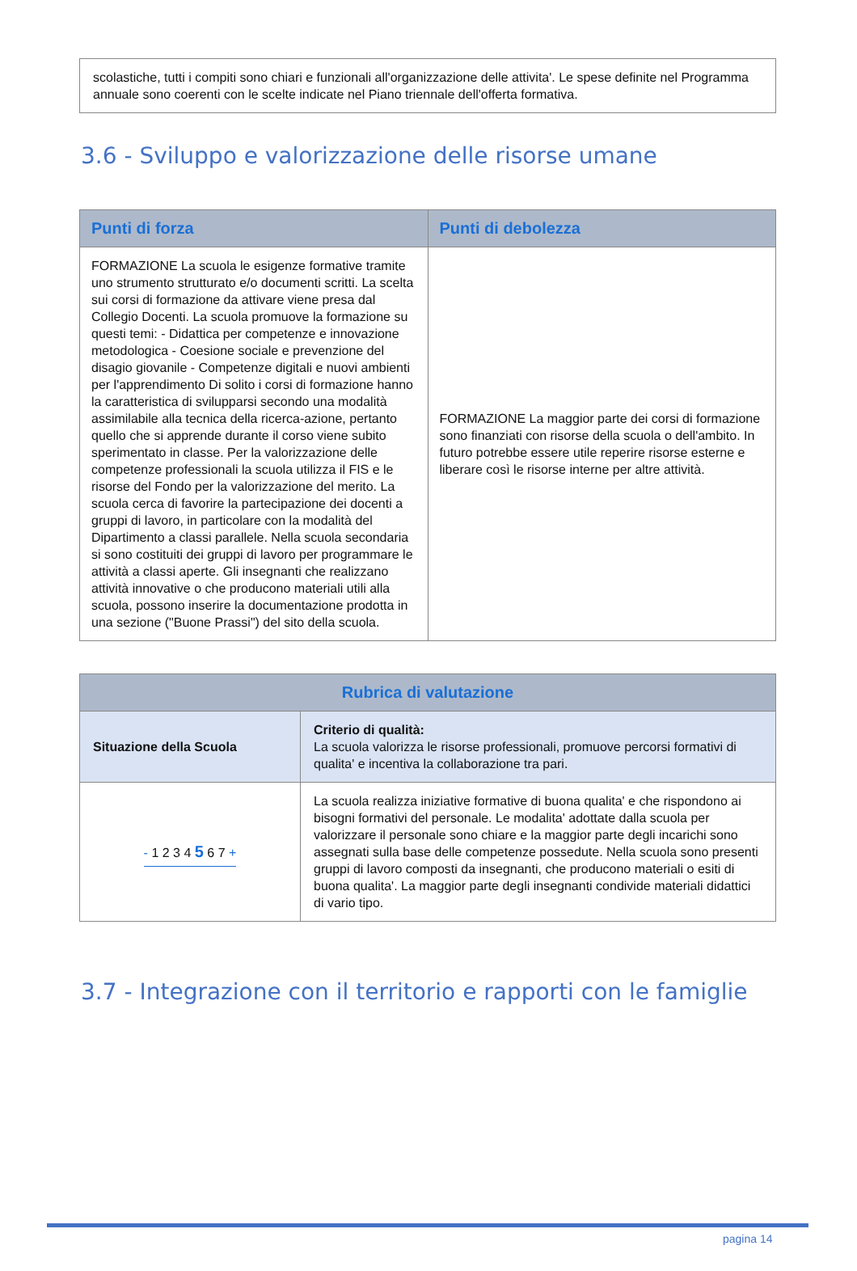scolastiche, tutti i compiti sono chiari e funzionali all'organizzazione delle attivita'. Le spese definite nel Programma annuale sono coerenti con le scelte indicate nel Piano triennale dell'offerta formativa.
3.6 - Sviluppo e valorizzazione delle risorse umane
| Punti di forza | Punti di debolezza |
| --- | --- |
| FORMAZIONE La scuola le esigenze formative tramite uno strumento strutturato e/o documenti scritti. La scelta sui corsi di formazione da attivare viene presa dal Collegio Docenti. La scuola promuove la formazione su questi temi: - Didattica per competenze e innovazione metodologica - Coesione sociale e prevenzione del disagio giovanile - Competenze digitali e nuovi ambienti per l'apprendimento Di solito i corsi di formazione hanno la caratteristica di svilupparsi secondo una modalità assimilabile alla tecnica della ricerca-azione, pertanto quello che si apprende durante il corso viene subito sperimentato in classe. Per la valorizzazione delle competenze professionali la scuola utilizza il FIS e le risorse del Fondo per la valorizzazione del merito. La scuola cerca di favorire la partecipazione dei docenti a gruppi di lavoro, in particolare con la modalità del Dipartimento a classi parallele. Nella scuola secondaria si sono costituiti dei gruppi di lavoro per programmare le attività a classi aperte. Gli insegnanti che realizzano attività innovative o che producono materiali utili alla scuola, possono inserire la documentazione prodotta in una sezione ("Buone Prassi") del sito della scuola. | FORMAZIONE La maggior parte dei corsi di formazione sono finanziati con risorse della scuola o dell'ambito. In futuro potrebbe essere utile reperire risorse esterne e liberare così le risorse interne per altre attività. |
| Rubrica di valutazione | |
| --- | --- |
| Situazione della Scuola | Criterio di qualità: La scuola valorizza le risorse professionali, promuove percorsi formativi di qualita' e incentiva la collaborazione tra pari. |
| - 1 2 3 4 5 6 7 + | La scuola realizza iniziative formative di buona qualita' e che rispondono ai bisogni formativi del personale. Le modalita' adottate dalla scuola per valorizzare il personale sono chiare e la maggior parte degli incarichi sono assegnati sulla base delle competenze possedute. Nella scuola sono presenti gruppi di lavoro composti da insegnanti, che producono materiali o esiti di buona qualita'. La maggior parte degli insegnanti condivide materiali didattici di vario tipo. |
3.7 - Integrazione con il territorio e rapporti con le famiglie
pagina 14